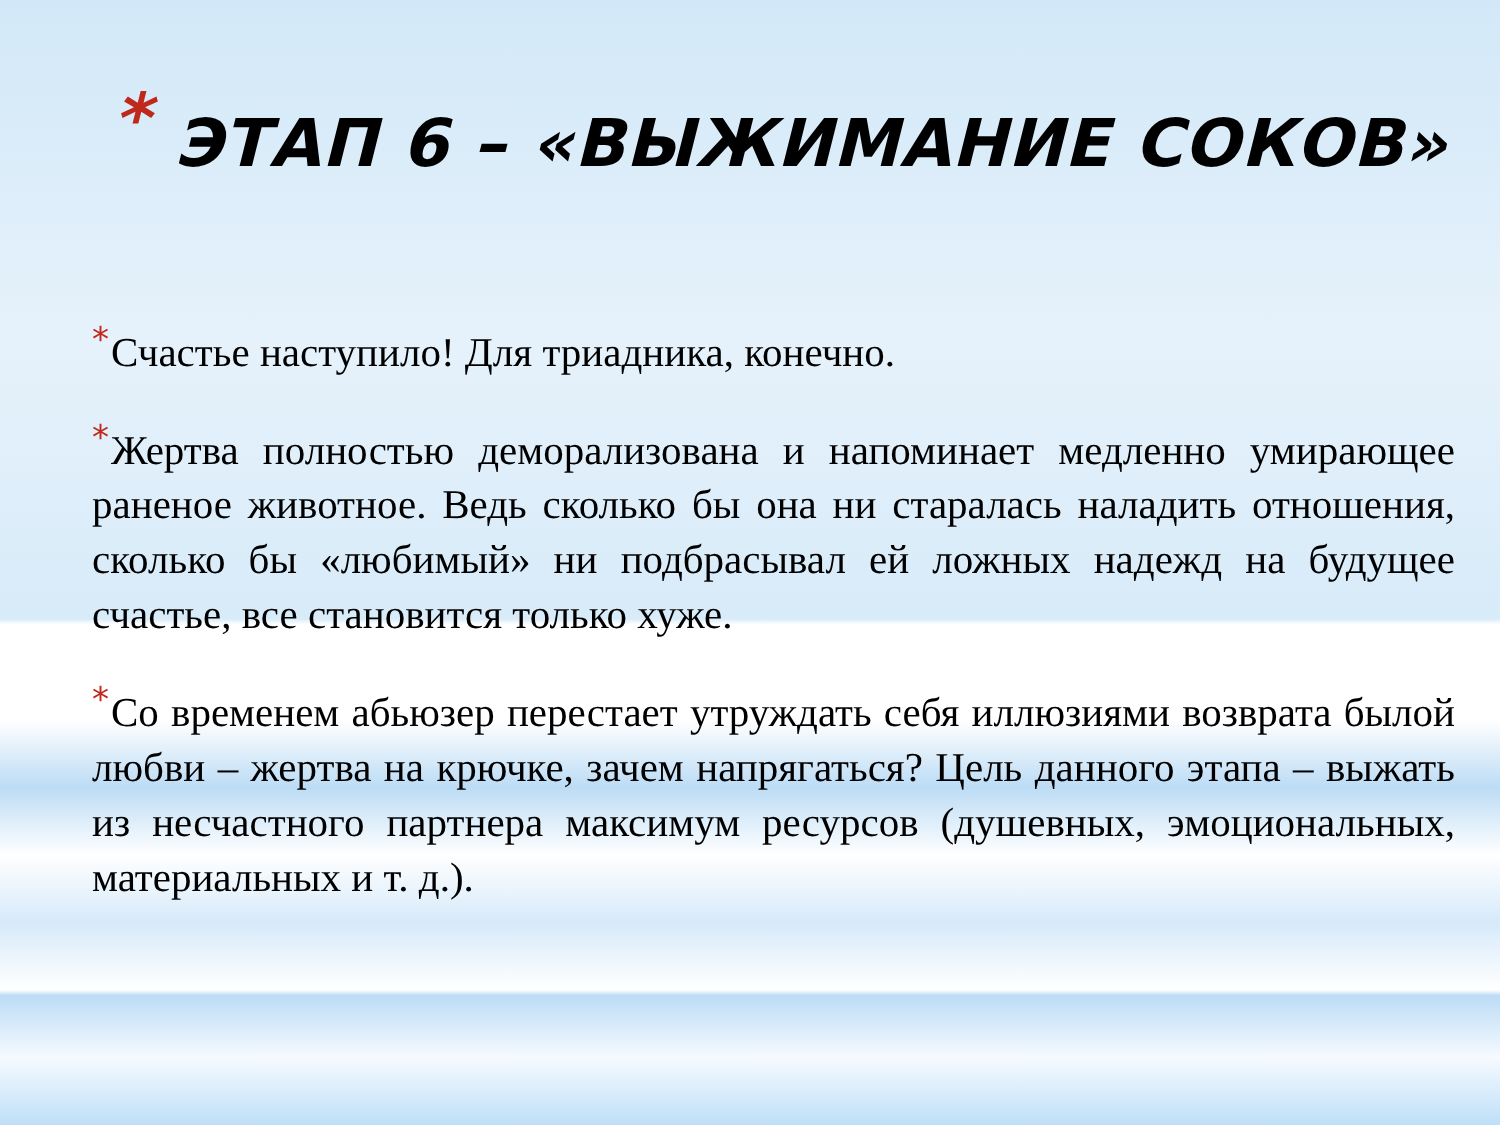* ЭТАП 6 – «ВЫЖИМАНИЕ СОКОВ»
*Счастье наступило! Для триадника, конечно.
*Жертва полностью деморализована и напоминает медленно умирающее раненое животное. Ведь сколько бы она ни старалась наладить отношения, сколько бы «любимый» ни подбрасывал ей ложных надежд на будущее счастье, все становится только хуже.
*Со временем абьюзер перестает утруждать себя иллюзиями возврата былой любви – жертва на крючке, зачем напрягаться? Цель данного этапа – выжать из несчастного партнера максимум ресурсов (душевных, эмоциональных, материальных и т. д.).